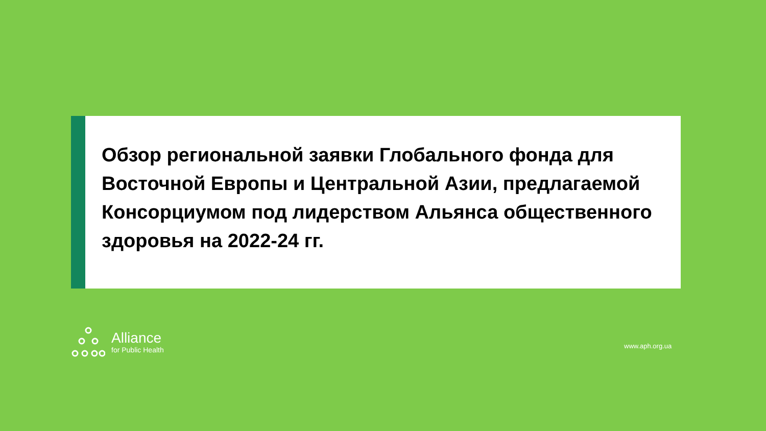Обзор региональной заявки Глобального фонда для Восточной Европы и Центральной Азии, предлагаемой Консорциумом под лидерством Альянса общественного здоровья на 2022-24 гг.
Alliance
for Public Health
www.aph.org.ua